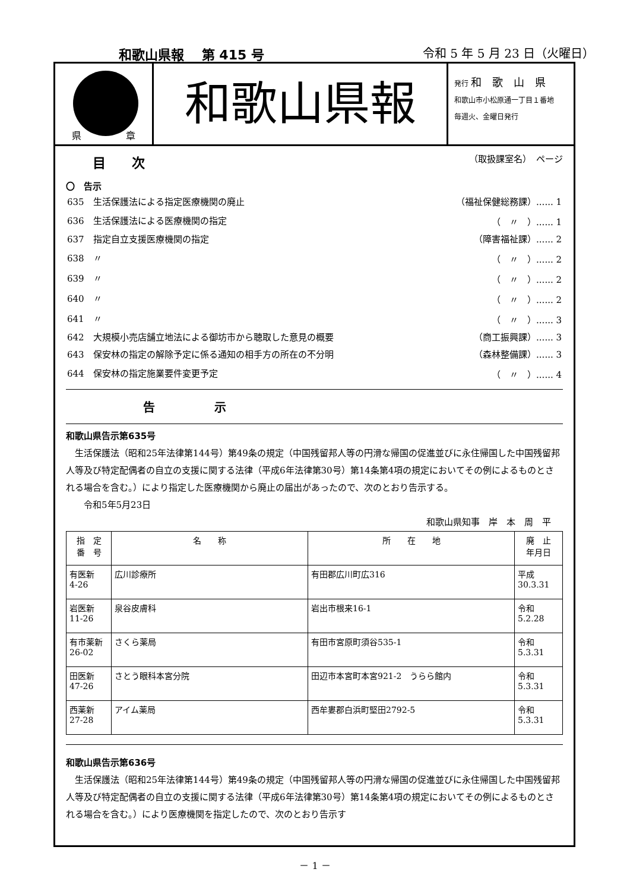和歌山県報　 第 415 号 令和 5 年 5 月 23 日（火曜日）
県 章
和歌山県報
発行 和　歌　山　県
和歌山市小松原通一丁目１番地
毎週火、金曜日発行
目　　次 （取扱課室名）　ページ
〇　告示
| 635 生活保護法による指定医療機関の廃止 | （福祉保健総務課）...... 1 |
| 636 生活保護法による医療機関の指定 | （ 〃 ）...... 1 |
| 637 指定自立支援医療機関の指定 | （障害福祉課）...... 2 |
| 638 〃 | （ 〃 ）...... 2 |
| 639 〃 | （ 〃 ）...... 2 |
| 640 〃 | （ 〃 ）...... 2 |
| 641 〃 | （ 〃 ）...... 3 |
| 642 大規模小売店舗立地法による御坊市から聴取した意見の概要 | （商工振興課）...... 3 |
| 643 保安林の指定の解除予定に係る通知の相手方の所在の不分明 | （森林整備課）...... 3 |
| 644 保安林の指定施業要件変更予定 | （ 〃 ）...... 4 |
告　　　　　示
和歌山県告示第635号
　生活保護法（昭和25年法律第144号）第49条の規定（中国残留邦人等の円滑な帰国の促進並びに永住帰国した中国残留邦人等及び特定配偶者の自立の支援に関する法律（平成6年法律第30号）第14条第4項の規定においてその例によるものとされる場合を含む。）により指定した医療機関から廃止の届出があったので、次のとおり告示する。
　　令和5年5月23日
和歌山県知事　岸　本　周　平
| 指 定 番 号 | 名 称 | 所 在 地 | 廃 止 年月日 |
| --- | --- | --- | --- |
| 有医新 4-26 | 広川診療所 | 有田郡広川町広316 | 平成 30.3.31 |
| 岩医新 11-26 | 泉谷皮膚科 | 岩出市根来16-1 | 令和 5.2.28 |
| 有市薬新 26-02 | さくら薬局 | 有田市宮原町須谷535-1 | 令和 5.3.31 |
| 田医新 47-26 | さとう眼科本宮分院 | 田辺市本宮町本宮921-2 うらら館内 | 令和 5.3.31 |
| 西薬新 27-28 | アイム薬局 | 西牟婁郡白浜町堅田2792-5 | 令和 5.3.31 |
和歌山県告示第636号
　生活保護法（昭和25年法律第144号）第49条の規定（中国残留邦人等の円滑な帰国の促進並びに永住帰国した中国残留邦人等及び特定配偶者の自立の支援に関する法律（平成6年法律第30号）第14条第4項の規定においてその例によるものとされる場合を含む。）により医療機関を指定したので、次のとおり告示す
－ 1 －